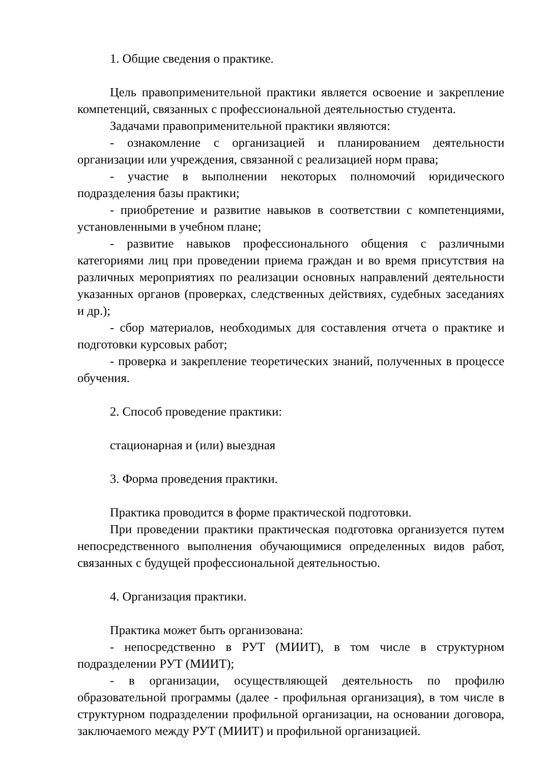1. Общие сведения о практике.
Цель правоприменительной практики является освоение и закрепление компетенций, связанных с профессиональной деятельностью студента.
Задачами правоприменительной практики являются:
- ознакомление с организацией и планированием деятельности организации или учреждения, связанной с реализацией норм права;
- участие в выполнении некоторых полномочий юридического подразделения базы практики;
- приобретение и развитие навыков в соответствии с компетенциями, установленными в учебном плане;
- развитие навыков профессионального общения с различными категориями лиц при проведении приема граждан и во время присутствия на различных мероприятиях по реализации основных направлений деятельности указанных органов (проверках, следственных действиях, судебных заседаниях и др.);
- сбор материалов, необходимых для составления отчета о практике и подготовки курсовых работ;
- проверка и закрепление теоретических знаний, полученных в процессе обучения.
2. Способ проведение практики:
стационарная и (или) выездная
3. Форма проведения практики.
Практика проводится в форме практической подготовки.
При проведении практики практическая подготовка организуется путем непосредственного выполнения обучающимися определенных видов работ, связанных с будущей профессиональной деятельностью.
4. Организация практики.
Практика может быть организована:
- непосредственно в РУТ (МИИТ), в том числе в структурном подразделении РУТ (МИИТ);
- в организации, осуществляющей деятельность по профилю образовательной программы (далее - профильная организация), в том числе в структурном подразделении профильной организации, на основании договора, заключаемого между РУТ (МИИТ) и профильной организацией.